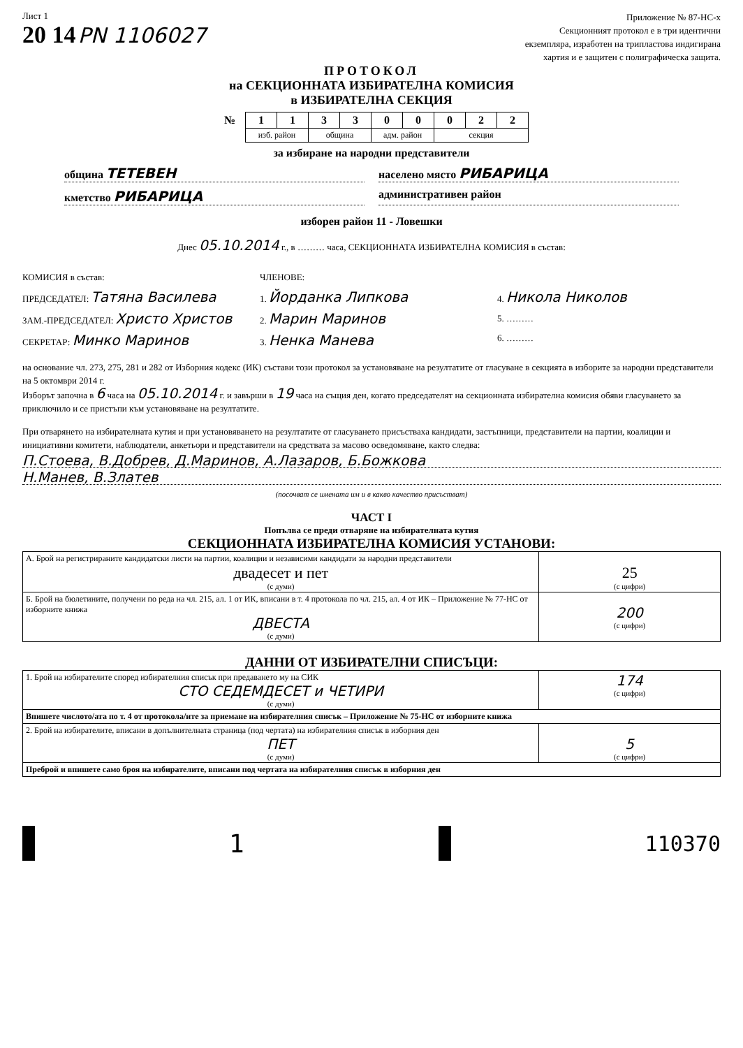Лист 1
20 14 PN 1106027
Приложение № 87-НС-х
Секционният протокол е в три идентични
екземпляра, изработен на трипластова индигирана
хартия и е защитен с полиграфическа защита.
ПРОТОКОЛ
на СЕКЦИОННАТА ИЗБИРАТЕЛНА КОМИСИЯ
в ИЗБИРАТЕЛНА СЕКЦИЯ
| № | 1 | 1 | 3 | 3 | 0 | 0 | 0 | 2 | 2 |
| | изб. район | | община | | адм. район | | секция | | |
за избиране на народни представители
община ТЕТЕВЕН
населено място РИБАРИЦА
кметство РИБАРИЦА
административен район
изборен район 11 - Ловешки
Днес 05.10.2014 г., в ……… часа, СЕКЦИОННАТА ИЗБИРАТЕЛНА КОМИСИЯ в състав:
КОМИСИЯ в състав:
ПРЕДСЕДАТЕЛ: Татяна Василева
ЗАМ.-ПРЕДСЕДАТЕЛ: Христо Христов
СЕКРЕТАР: Минко Маринов
ЧЛЕНОВЕ:
1. Йорданка Липкова
2. Марин Маринов
3. Ненка Манева
4. Никола Николов
5. ………
6. ………
на основание чл. 273, 275, 281 и 282 от Изборния кодекс (ИК) състави този протокол за установяване на резултатите от гласуване в секцията в изборите за народни представители на 5 октомври 2014 г.
Изборът започна в 6 часа на 05.10.2014 г. и завърши в 19 часа на същия ден, когато председателят на секционната избирателна комисия обяви гласуването за приключило и се пристъпи към установяване на резултатите.
При отварянето на избирателната кутия и при установяването на резултатите от гласуването присъстваха кандидати, застъпници, представители на партии, коалиции и инициативни комитети, наблюдатели, анкетьори и представители на средствата за масово осведомяване, както следва:
П.Стоева, В.Добрев, Д.Маринов, А.Лазаров, Б.Божкова
Н.Манев, В.Златев
(посочват се имената им и в какво качество присъстват)
ЧАСТ I
Попълва се преди отваряне на избирателната кутия
СЕКЦИОННАТА ИЗБИРАТЕЛНА КОМИСИЯ УСТАНОВИ:
| А. Брой на регистрираните кандидатски листи на партии, коалиции и независими кандидати за народни представители двадесет и пет (с думи) | 25 (с цифри) |
| Б. Брой на бюлетините, получени по реда на чл. 215, ал. 1 от ИК, вписани в т. 4 протокола по чл. 215, ал. 4 от ИК – Приложение № 77-НС от изборните книжа ДВЕСТА (с думи) | 200 (с цифри) |
ДАННИ ОТ ИЗБИРАТЕЛНИ СПИСЪЦИ:
| 1. Брой на избирателите според избирателния списък при предаването му на СИК СТО СЕДЕМДЕСЕТ и ЧЕТИРИ (с думи) | 174 (с цифри) |
| Впишете числото/ата по т. 4 от протокола/ите за приемане на избирателния списък – Приложение № 75-НС от изборните книжа | |
| 2. Брой на избирателите, вписани в допълнителната страница (под чертата) на избирателния списък в изборния ден ПЕТ (с думи) | 5 (с цифри) |
| Преброй и впишете само броя на избирателите, вписани под чертата на избирателния списък в изборния ден | |
1
110370